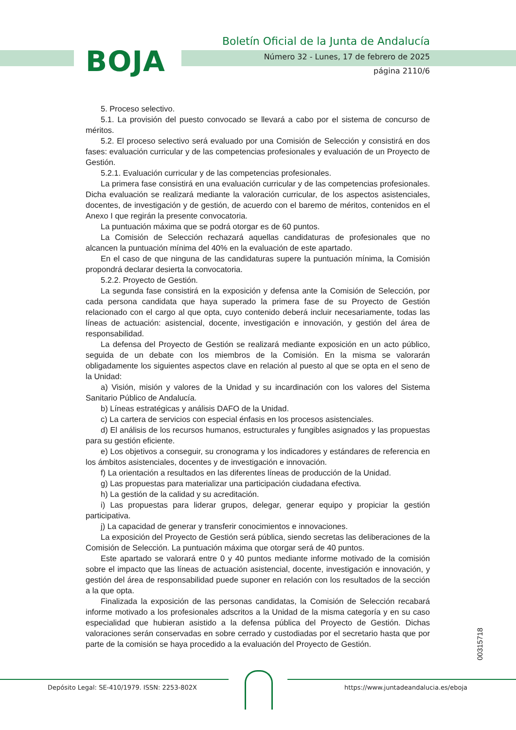BOJA
Boletín Oficial de la Junta de Andalucía
Número 32 - Lunes, 17 de febrero de 2025
página 2110/6
5. Proceso selectivo.
5.1. La provisión del puesto convocado se llevará a cabo por el sistema de concurso de méritos.
5.2. El proceso selectivo será evaluado por una Comisión de Selección y consistirá en dos fases: evaluación curricular y de las competencias profesionales y evaluación de un Proyecto de Gestión.
5.2.1. Evaluación curricular y de las competencias profesionales.
La primera fase consistirá en una evaluación curricular y de las competencias profesionales. Dicha evaluación se realizará mediante la valoración curricular, de los aspectos asistenciales, docentes, de investigación y de gestión, de acuerdo con el baremo de méritos, contenidos en el Anexo I que regirán la presente convocatoria.
La puntuación máxima que se podrá otorgar es de 60 puntos.
La Comisión de Selección rechazará aquellas candidaturas de profesionales que no alcancen la puntuación mínima del 40% en la evaluación de este apartado.
En el caso de que ninguna de las candidaturas supere la puntuación mínima, la Comisión propondrá declarar desierta la convocatoria.
5.2.2. Proyecto de Gestión.
La segunda fase consistirá en la exposición y defensa ante la Comisión de Selección, por cada persona candidata que haya superado la primera fase de su Proyecto de Gestión relacionado con el cargo al que opta, cuyo contenido deberá incluir necesariamente, todas las líneas de actuación: asistencial, docente, investigación e innovación, y gestión del área de responsabilidad.
La defensa del Proyecto de Gestión se realizará mediante exposición en un acto público, seguida de un debate con los miembros de la Comisión. En la misma se valorarán obligadamente los siguientes aspectos clave en relación al puesto al que se opta en el seno de la Unidad:
a) Visión, misión y valores de la Unidad y su incardinación con los valores del Sistema Sanitario Público de Andalucía.
b) Líneas estratégicas y análisis DAFO de la Unidad.
c) La cartera de servicios con especial énfasis en los procesos asistenciales.
d) El análisis de los recursos humanos, estructurales y fungibles asignados y las propuestas para su gestión eficiente.
e) Los objetivos a conseguir, su cronograma y los indicadores y estándares de referencia en los ámbitos asistenciales, docentes y de investigación e innovación.
f) La orientación a resultados en las diferentes líneas de producción de la Unidad.
g) Las propuestas para materializar una participación ciudadana efectiva.
h) La gestión de la calidad y su acreditación.
i) Las propuestas para liderar grupos, delegar, generar equipo y propiciar la gestión participativa.
j) La capacidad de generar y transferir conocimientos e innovaciones.
La exposición del Proyecto de Gestión será pública, siendo secretas las deliberaciones de la Comisión de Selección. La puntuación máxima que otorgar será de 40 puntos.
Este apartado se valorará entre 0 y 40 puntos mediante informe motivado de la comisión sobre el impacto que las líneas de actuación asistencial, docente, investigación e innovación, y gestión del área de responsabilidad puede suponer en relación con los resultados de la sección a la que opta.
Finalizada la exposición de las personas candidatas, la Comisión de Selección recabará informe motivado a los profesionales adscritos a la Unidad de la misma categoría y en su caso especialidad que hubieran asistido a la defensa pública del Proyecto de Gestión. Dichas valoraciones serán conservadas en sobre cerrado y custodiadas por el secretario hasta que por parte de la comisión se haya procedido a la evaluación del Proyecto de Gestión.
00315718
Depósito Legal: SE-410/1979. ISSN: 2253-802X
https://www.juntadeandalucia.es/eboja